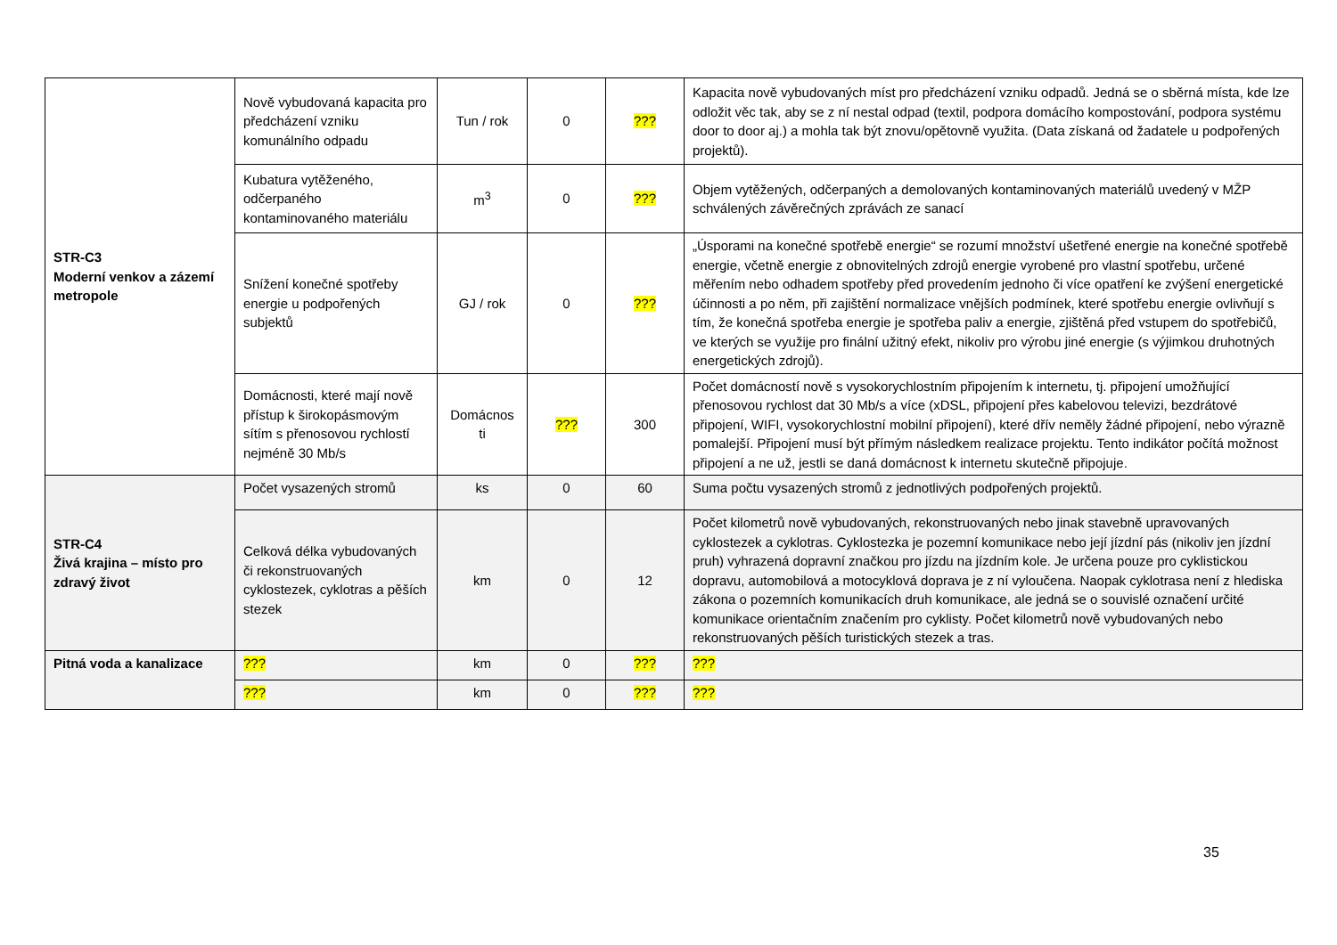| STR-C3 Moderní venkov a zázemí metropole | Nově vybudovaná kapacita pro předcházení vzniku komunálního odpadu | Tun / rok | 0 | ??? | Kapacita nově vybudovaných míst pro předcházení vzniku odpadů. Jedná se o sběrná místa, kde lze odložit věc tak, aby se z ní nestal odpad (textil, podpora domácího kompostování, podpora systému door to door aj.) a mohla tak být znovu/opětovně využita. (Data získaná od žadatele u podpořených projektů). |
| | Kubatura vytěženého, odčerpaného kontaminovaného materiálu | m<sup>3</sup> | 0 | ??? | Objem vytěžených, odčerpaných a demolovaných kontaminovaných materiálů uvedený v MŽP schválených závěrečných zprávách ze sanací |
| | Snížení konečné spotřeby energie u podpořených subjektů | GJ / rok | 0 | ??? | „Úsporami na konečné spotřebě energie“ se rozumí množství ušetřené energie na konečné spotřebě energie, včetně energie z obnovitelných zdrojů energie vyrobené pro vlastní spotřebu, určené měřením nebo odhadem spotřeby před provedením jednoho či více opatření ke zvýšení energetické účinnosti a po něm, při zajištění normalizace vnějších podmínek, které spotřebu energie ovlivňují s tím, že konečná spotřeba energie je spotřeba paliv a energie, zjištěná před vstupem do spotřebičů, ve kterých se využije pro finální užitný efekt, nikoliv pro výrobu jiné energie (s výjimkou druhotných energetických zdrojů). |
| | Domácnosti, které mají nově přístup k širokopásmovým sítím s přenosovou rychlostí nejméně 30 Mb/s | Domácnos ti | ??? | 300 | Počet domácností nově s vysokorychlostním připojením k internetu, tj. připojení umožňující přenosovou rychlost dat 30 Mb/s a více (xDSL, připojení přes kabelovou televizi, bezdrátové připojení, WIFI, vysokorychlostní mobilní připojení), které dřív neměly žádné připojení, nebo výrazně pomalejší. Připojení musí být přímým následkem realizace projektu. Tento indikátor počítá možnost připojení a ne už, jestli se daná domácnost k internetu skutečně připojuje. |
| STR-C4 Živá krajina – místo pro zdravý život | Počet vysazených stromů | ks | 0 | 60 | Suma počtu vysazených stromů z jednotlivých podpořených projektů. |
| | Celková délka vybudovaných či rekonstruovaných cyklostezek, cyklotras a pěších stezek | km | 0 | 12 | Počet kilometrů nově vybudovaných, rekonstruovaných nebo jinak stavebně upravovaných cyklostezek a cyklotras. Cyklostezka je pozemní komunikace nebo její jízdní pás (nikoliv jen jízdní pruh) vyhrazená dopravní značkou pro jízdu na jízdním kole. Je určena pouze pro cyklistickou dopravu, automobilová a motocyklová doprava je z ní vyloučena. Naopak cyklotrasa není z hlediska zákona o pozemních komunikacích druh komunikace, ale jedná se o souvislé označení určité komunikace orientačním značením pro cyklisty. Počet kilometrů nově vybudovaných nebo rekonstruovaných pěších turistických stezek a tras. |
| Pitná voda a kanalizace | ??? | km | 0 | ??? | ??? |
| | ??? | km | 0 | ??? | ??? |
35